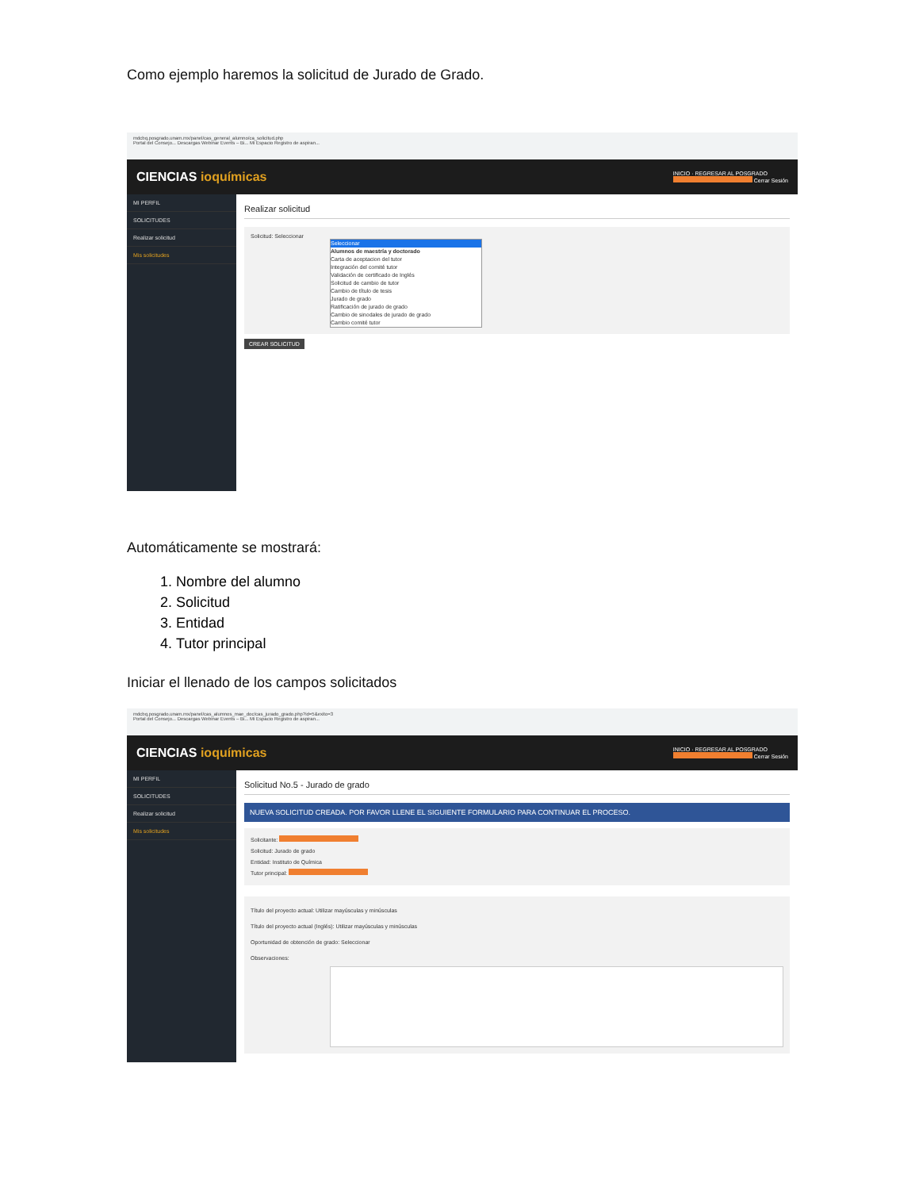Como ejemplo haremos la solicitud de Jurado de Grado.
mdcbq.posgrado.unam.mx/panel/cas_general_alumno/ca_solicitud.php
Portal del Consejo... Descargas Webinar Events – Bi... Mi Espacio Registro de aspiran...
CIENCIAS ioquímicas
INICIO · REGRESAR AL POSGRADO
Cerrar Sesión
MI PERFIL
SOLICITUDES
Realizar solicitud
Mis solicitudes
Realizar solicitud
Solicitud: Seleccionar
Seleccionar
Alumnos de maestría y doctorado
Carta de aceptacion del tutor
Integración del comité tutor
Validación de certificado de Inglés
Solicitud de cambio de tutor
Cambio de título de tesis
Jurado de grado
Ratificación de jurado de grado
Cambio de sinodales de jurado de grado
Cambio comité tutor
CREAR SOLICITUD
Automáticamente se mostrará:
1. Nombre del alumno
2. Solicitud
3. Entidad
4. Tutor principal
Iniciar el llenado de los campos solicitados
mdcbq.posgrado.unam.mx/panel/cas_alumnos_mae_doc/cas_jurado_grado.php?id=5&exito=3
Portal del Consejo... Descargas Webinar Events – Bi... Mi Espacio Registro de aspiran...
CIENCIAS ioquímicas
INICIO · REGRESAR AL POSGRADO
Cerrar Sesión
MI PERFIL
SOLICITUDES
Realizar solicitud
Mis solicitudes
Solicitud No.5 - Jurado de grado
NUEVA SOLICITUD CREADA. POR FAVOR LLENE EL SIGUIENTE FORMULARIO PARA CONTINUAR EL PROCESO.
Solicitante:
Solicitud: Jurado de grado
Entidad: Instituto de Química
Tutor principal:
Título del proyecto actual: Utilizar mayúsculas y minúsculas
Título del proyecto actual (Inglés): Utilizar mayúsculas y minúsculas
Oportunidad de obtención de grado: Seleccionar
Observaciones: